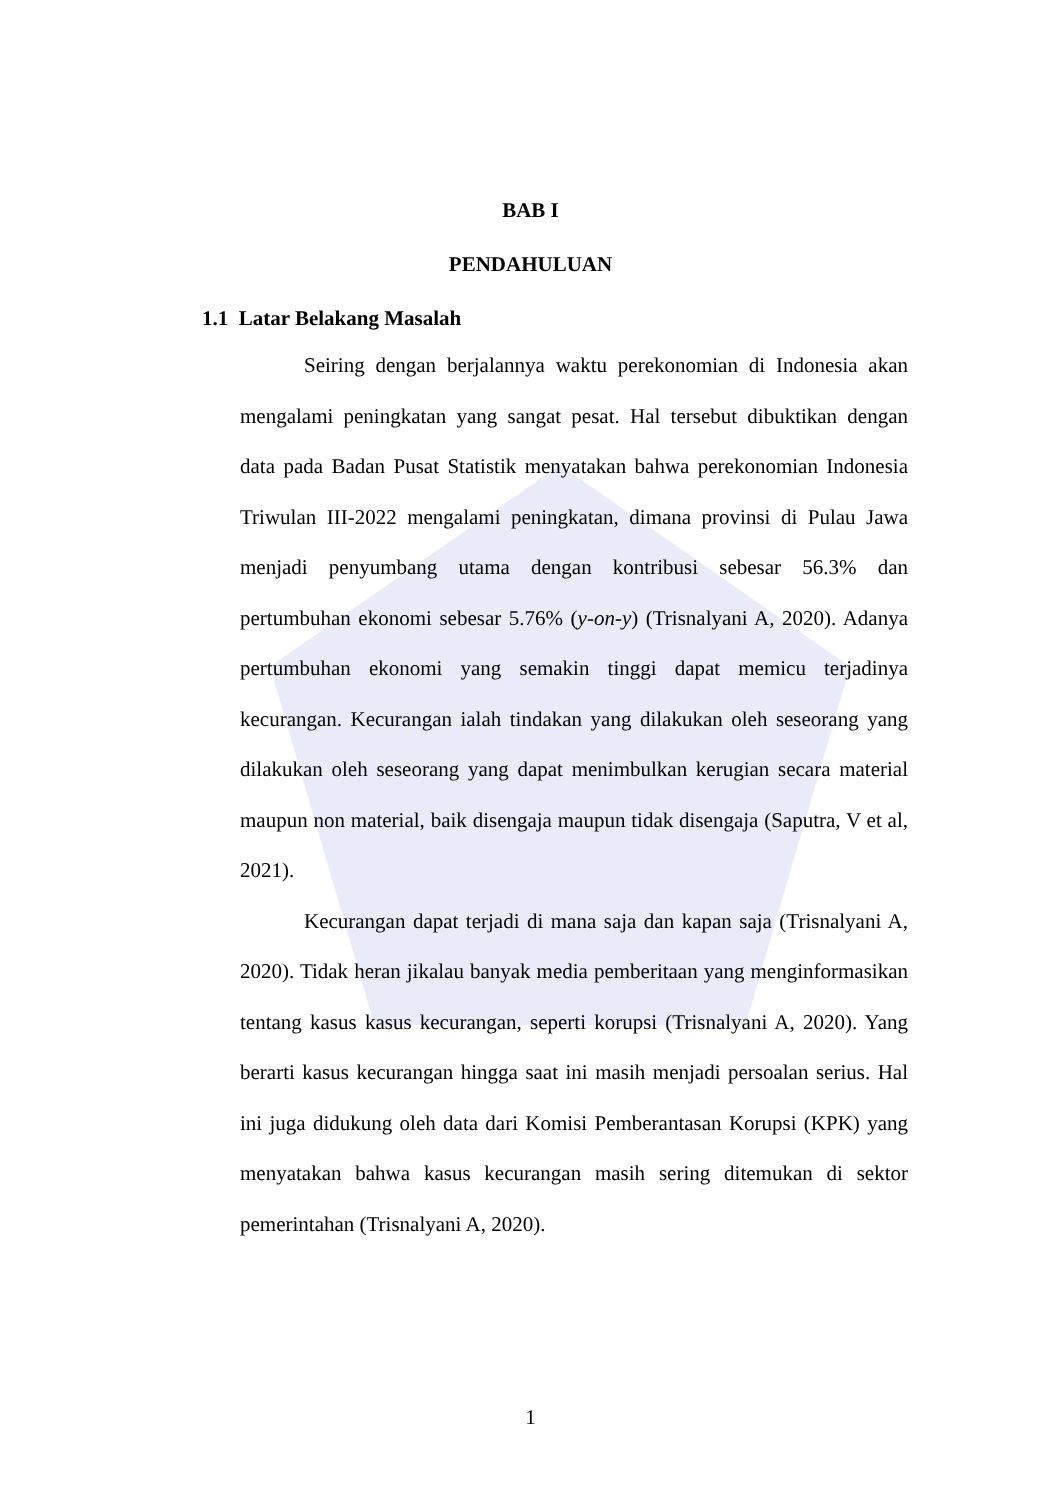BAB I
PENDAHULUAN
1.1 Latar Belakang Masalah
Seiring dengan berjalannya waktu perekonomian di Indonesia akan mengalami peningkatan yang sangat pesat. Hal tersebut dibuktikan dengan data pada Badan Pusat Statistik menyatakan bahwa perekonomian Indonesia Triwulan III-2022 mengalami peningkatan, dimana provinsi di Pulau Jawa menjadi penyumbang utama dengan kontribusi sebesar 56.3% dan pertumbuhan ekonomi sebesar 5.76% (y-on-y) (Trisnalyani A, 2020). Adanya pertumbuhan ekonomi yang semakin tinggi dapat memicu terjadinya kecurangan. Kecurangan ialah tindakan yang dilakukan oleh seseorang yang dilakukan oleh seseorang yang dapat menimbulkan kerugian secara material maupun non material, baik disengaja maupun tidak disengaja (Saputra, V et al, 2021).
Kecurangan dapat terjadi di mana saja dan kapan saja (Trisnalyani A, 2020). Tidak heran jikalau banyak media pemberitaan yang menginformasikan tentang kasus kasus kecurangan, seperti korupsi (Trisnalyani A, 2020). Yang berarti kasus kecurangan hingga saat ini masih menjadi persoalan serius. Hal ini juga didukung oleh data dari Komisi Pemberantasan Korupsi (KPK) yang menyatakan bahwa kasus kecurangan masih sering ditemukan di sektor pemerintahan (Trisnalyani A, 2020).
1